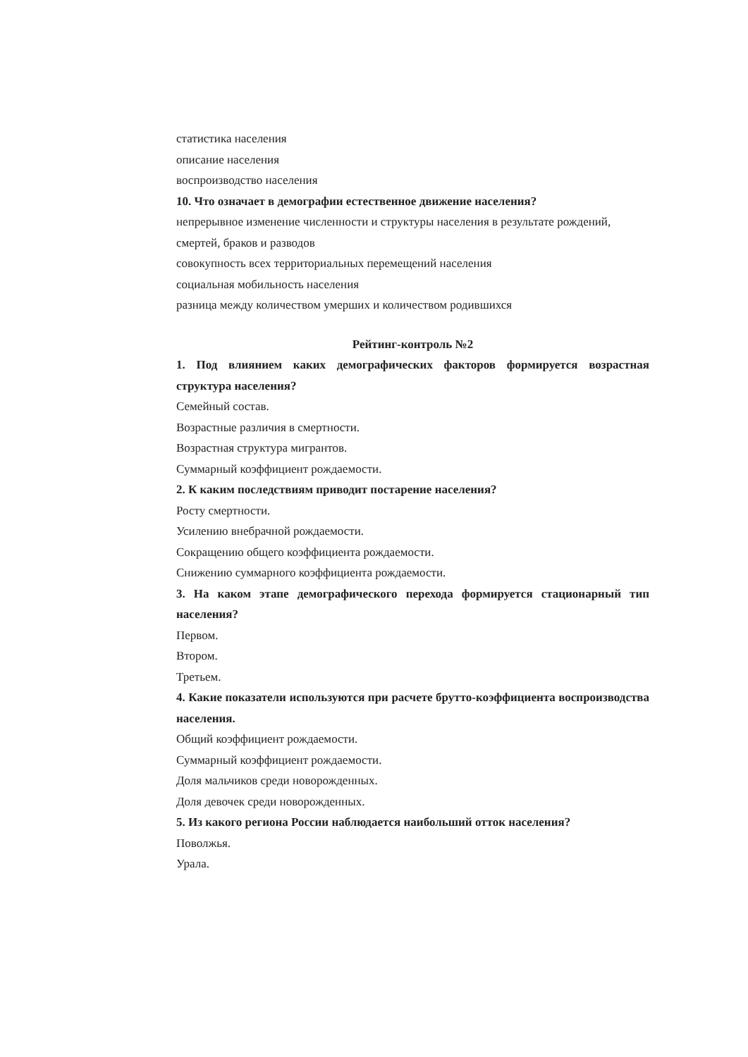статистика населения
описание населения
воспроизводство населения
10. Что означает в демографии естественное движение населения?
непрерывное изменение численности и структуры населения в результате рождений, смертей, браков и разводов
совокупность всех территориальных перемещений населения
социальная мобильность населения
разница между количеством умерших и количеством родившихся
Рейтинг-контроль №2
1. Под влиянием каких демографических факторов формируется возрастная структура населения?
Семейный состав.
Возрастные различия в смертности.
Возрастная структура мигрантов.
Суммарный коэффициент рождаемости.
2. К каким последствиям приводит постарение населения?
Росту смертности.
Усилению внебрачной рождаемости.
Сокращению общего коэффициента рождаемости.
Снижению суммарного коэффициента рождаемости.
3. На каком этапе демографического перехода формируется стационарный тип населения?
Первом.
Втором.
Третьем.
4. Какие показатели используются при расчете брутто-коэффициента воспроизводства населения.
Общий коэффициент рождаемости.
Суммарный коэффициент рождаемости.
Доля мальчиков среди новорожденных.
Доля девочек среди новорожденных.
5. Из какого региона России наблюдается наибольший отток населения?
Поволжья.
Урала.